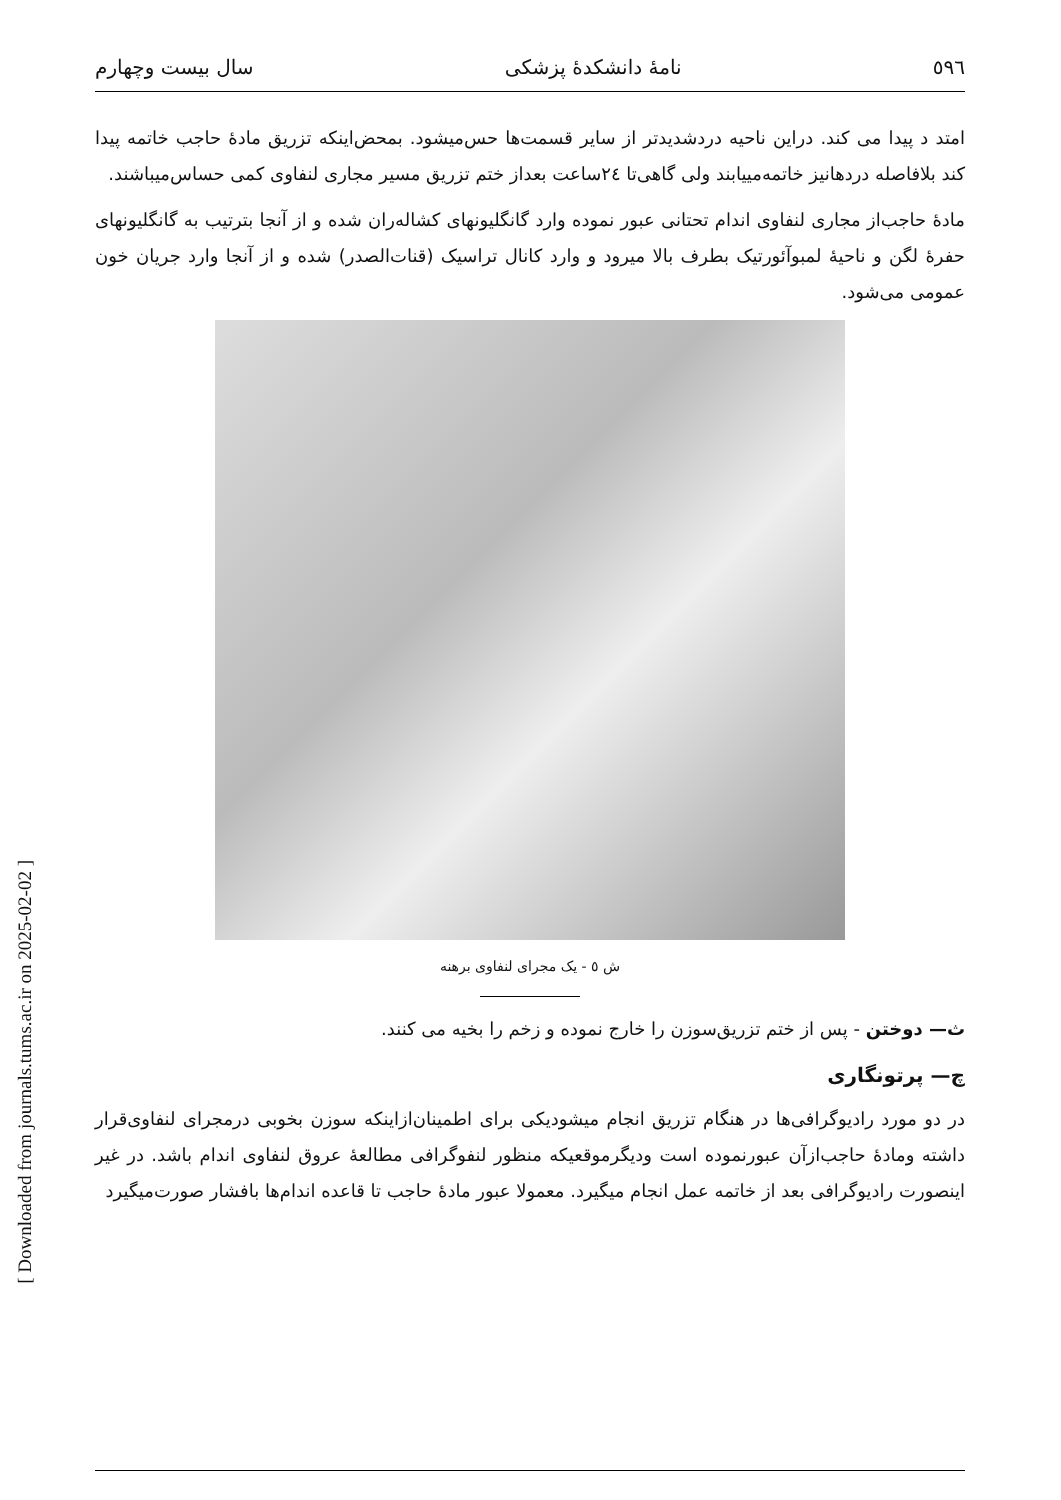[ Downloaded from journals.tums.ac.ir on 2025-02-02 ]
٥٩٦ نامهٔ دانشکدهٔ پزشکی سال بیست وچهارم
امتد د پیدا می کند. دراین ناحیه دردشدیدتر از سایر قسمت‌ها حس‌میشود. بمحض‌اینکه تزریق مادهٔ حاجب خاتمه پیدا کند بلافاصله دردهانیز خاتمه‌مییابند ولی گاهی‌تا ۲٤ساعت بعداز ختم تزریق مسیر مجاری لنفاوی کمی حساس‌میباشند.
مادهٔ حاجب‌از مجاری لنفاوی اندام تحتانی عبور نموده وارد گانگلیونهای کشاله‌ران شده و از آنجا بترتیب به گانگلیونهای حفرهٔ لگن و ناحیهٔ لمبوآئورتیک بطرف بالا میرود و وارد کانال تراسیک (قنات‌الصدر) شده و از آنجا وارد جریان خون عمومی می‌شود.
ش ٥ - یک مجرای لنفاوی برهنه
ث— دوختن - پس از ختم تزریق‌سوزن را خارج نموده و زخم را بخیه می کنند.
چ— پرتونگاری
در دو مورد رادیوگرافی‌ها در هنگام تزریق انجام میشودیکی برای اطمینان‌ازاینکه سوزن بخوبی درمجرای لنفاوی‌قرار داشته ومادهٔ حاجب‌ازآن عبورنموده است ودیگرموقعیکه منظور لنفوگرافی مطالعهٔ عروق لنفاوی اندام باشد. در غیر اینصورت رادیوگرافی بعد از خاتمه عمل انجام میگیرد. معمولا عبور مادهٔ حاجب تا قاعده اندام‌ها بافشار صورت‌میگیرد